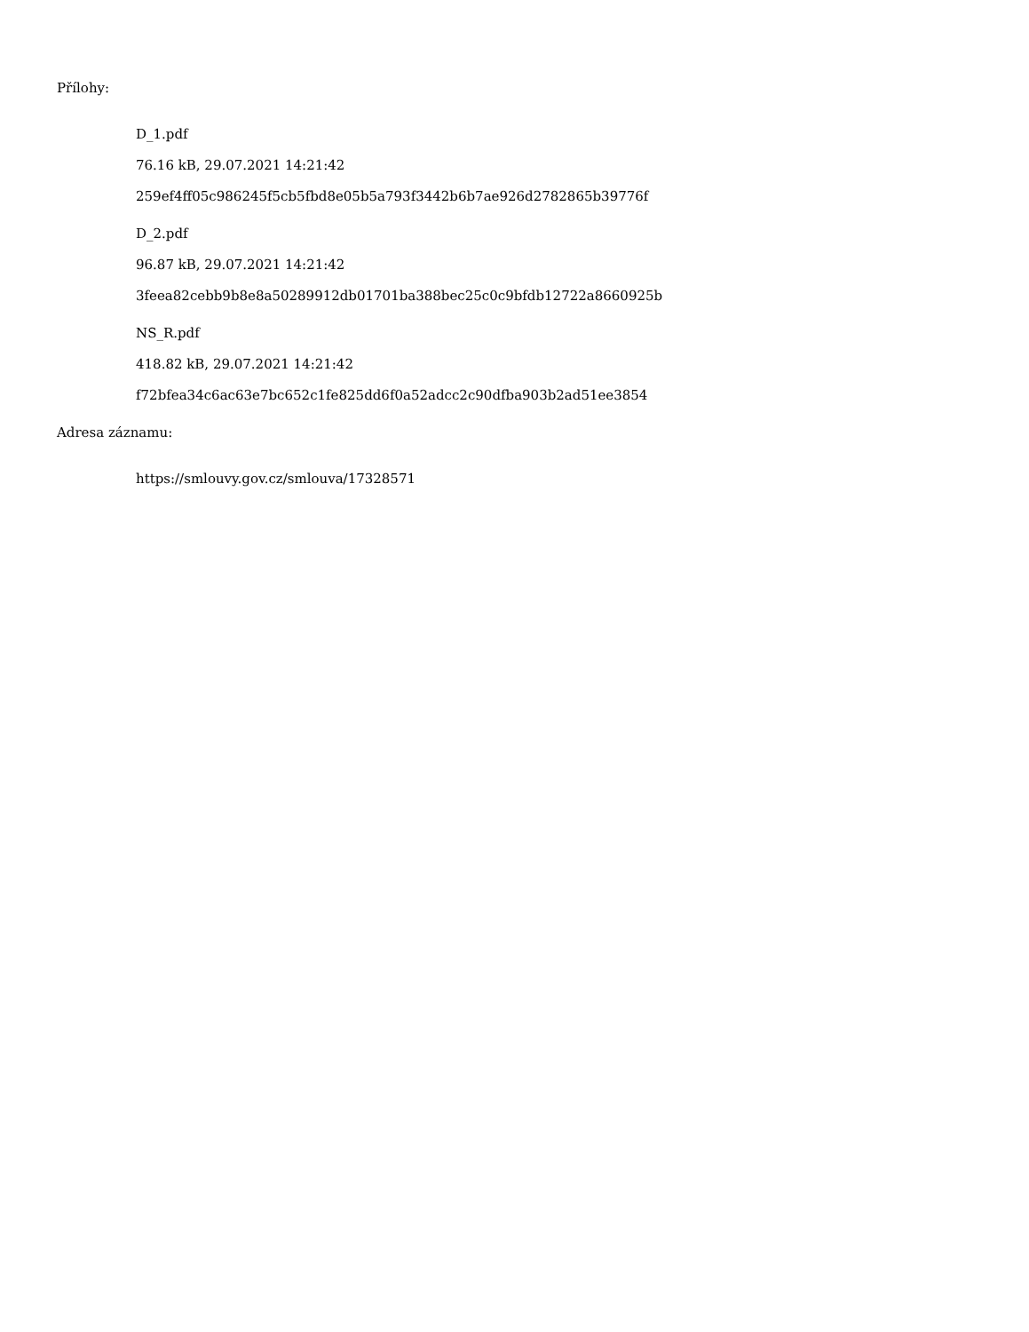Přílohy:
D_1.pdf
76.16 kB, 29.07.2021 14:21:42
259ef4ff05c986245f5cb5fbd8e05b5a793f3442b6b7ae926d2782865b39776f
D_2.pdf
96.87 kB, 29.07.2021 14:21:42
3feea82cebb9b8e8a50289912db01701ba388bec25c0c9bfdb12722a8660925b
NS_R.pdf
418.82 kB, 29.07.2021 14:21:42
f72bfea34c6ac63e7bc652c1fe825dd6f0a52adcc2c90dfba903b2ad51ee3854
Adresa záznamu:
https://smlouvy.gov.cz/smlouva/17328571